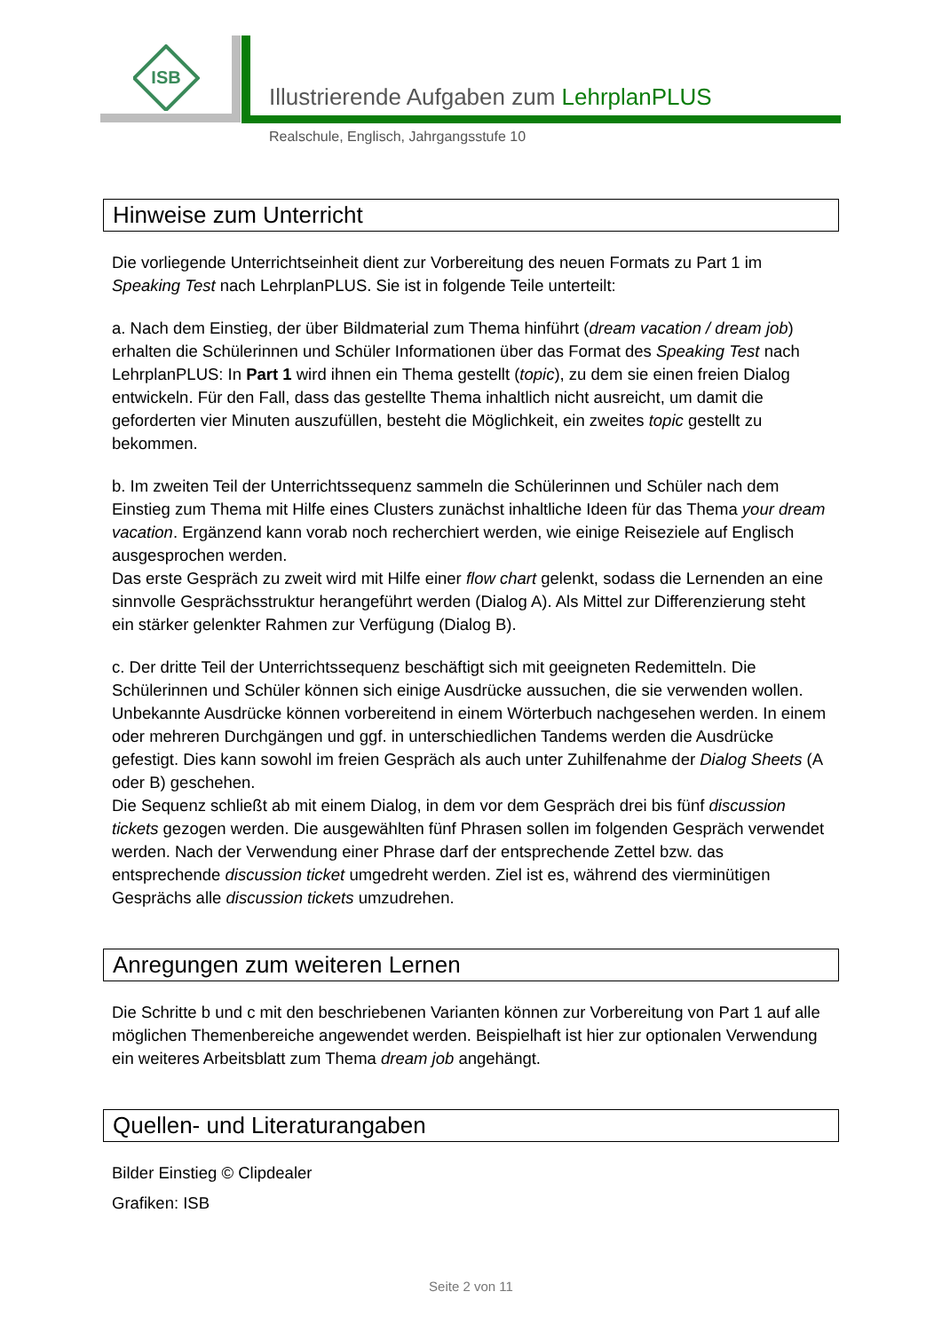ISB
Illustrierende Aufgaben zum LehrplanPLUS
Realschule, Englisch, Jahrgangsstufe 10
Hinweise zum Unterricht
Die vorliegende Unterrichtseinheit dient zur Vorbereitung des neuen Formats zu Part 1 im Speaking Test nach LehrplanPLUS. Sie ist in folgende Teile unterteilt:
a. Nach dem Einstieg, der über Bildmaterial zum Thema hinführt (dream vacation / dream job) erhalten die Schülerinnen und Schüler Informationen über das Format des Speaking Test nach LehrplanPLUS: In Part 1 wird ihnen ein Thema gestellt (topic), zu dem sie einen freien Dialog entwickeln. Für den Fall, dass das gestellte Thema inhaltlich nicht ausreicht, um damit die geforderten vier Minuten auszufüllen, besteht die Möglichkeit, ein zweites topic gestellt zu bekommen.
b. Im zweiten Teil der Unterrichtssequenz sammeln die Schülerinnen und Schüler nach dem Einstieg zum Thema mit Hilfe eines Clusters zunächst inhaltliche Ideen für das Thema your dream vacation. Ergänzend kann vorab noch recherchiert werden, wie einige Reiseziele auf Englisch ausgesprochen werden.
Das erste Gespräch zu zweit wird mit Hilfe einer flow chart gelenkt, sodass die Lernenden an eine sinnvolle Gesprächsstruktur herangeführt werden (Dialog A). Als Mittel zur Differenzierung steht ein stärker gelenkter Rahmen zur Verfügung (Dialog B).
c. Der dritte Teil der Unterrichtssequenz beschäftigt sich mit geeigneten Redemitteln. Die Schülerinnen und Schüler können sich einige Ausdrücke aussuchen, die sie verwenden wollen. Unbekannte Ausdrücke können vorbereitend in einem Wörterbuch nachgesehen werden. In einem oder mehreren Durchgängen und ggf. in unterschiedlichen Tandems werden die Ausdrücke gefestigt. Dies kann sowohl im freien Gespräch als auch unter Zuhilfenahme der Dialog Sheets (A oder B) geschehen.
Die Sequenz schließt ab mit einem Dialog, in dem vor dem Gespräch drei bis fünf discussion tickets gezogen werden. Die ausgewählten fünf Phrasen sollen im folgenden Gespräch verwendet werden. Nach der Verwendung einer Phrase darf der entsprechende Zettel bzw. das entsprechende discussion ticket umgedreht werden. Ziel ist es, während des vierminütigen Gesprächs alle discussion tickets umzudrehen.
Anregungen zum weiteren Lernen
Die Schritte b und c mit den beschriebenen Varianten können zur Vorbereitung von Part 1 auf alle möglichen Themenbereiche angewendet werden. Beispielhaft ist hier zur optionalen Verwendung ein weiteres Arbeitsblatt zum Thema dream job angehängt.
Quellen- und Literaturangaben
Bilder Einstieg © Clipdealer
Grafiken: ISB
Seite 2 von 11